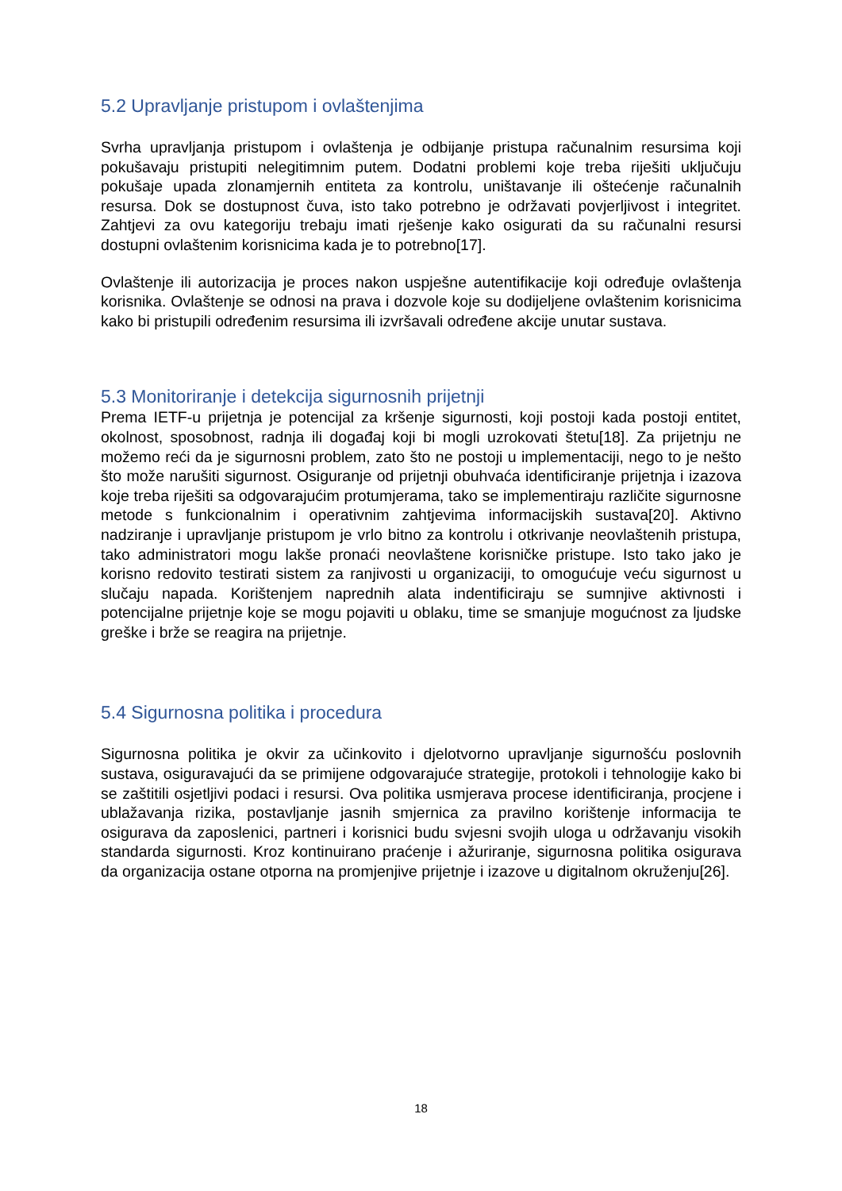5.2 Upravljanje pristupom i ovlaštenjima
Svrha upravljanja pristupom i ovlaštenja je odbijanje pristupa računalnim resursima koji pokušavaju pristupiti nelegitimnim putem. Dodatni problemi koje treba riješiti uključuju pokušaje upada zlonamjernih entiteta za kontrolu, uništavanje ili oštećenje računalnih resursa. Dok se dostupnost čuva, isto tako potrebno je održavati povjerljivost i integritet. Zahtjevi za ovu kategoriju trebaju imati rješenje kako osigurati da su računalni resursi dostupni ovlaštenim korisnicima kada je to potrebno[17].
Ovlaštenje ili autorizacija je proces nakon uspješne autentifikacije koji određuje ovlaštenja korisnika. Ovlaštenje se odnosi na prava i dozvole koje su dodijeljene ovlaštenim korisnicima kako bi pristupili određenim resursima ili izvršavali određene akcije unutar sustava.
5.3 Monitoriranje i detekcija sigurnosnih prijetnji
Prema IETF-u prijetnja je potencijal za kršenje sigurnosti, koji postoji kada postoji entitet, okolnost, sposobnost, radnja ili događaj koji bi mogli uzrokovati štetu[18]. Za prijetnju ne možemo reći da je sigurnosni problem, zato što ne postoji u implementaciji, nego to je nešto što može narušiti sigurnost. Osiguranje od prijetnji obuhvaća identificiranje prijetnja i izazova koje treba riješiti sa odgovarajućim protumjerama, tako se implementiraju različite sigurnosne metode s funkcionalnim i operativnim zahtjevima informacijskih sustava[20]. Aktivno nadziranje i upravljanje pristupom je vrlo bitno za kontrolu i otkrivanje neovlaštenih pristupa, tako administratori mogu lakše pronaći neovlaštene korisničke pristupe. Isto tako jako je korisno redovito testirati sistem za ranjivosti u organizaciji, to omogućuje veću sigurnost u slučaju napada. Korištenjem naprednih alata indentificiraju se sumnjive aktivnosti i potencijalne prijetnje koje se mogu pojaviti u oblaku, time se smanjuje mogućnost za ljudske greške i brže se reagira na prijetnje.
5.4 Sigurnosna politika i procedura
Sigurnosna politika je okvir za učinkovito i djelotvorno upravljanje sigurnošću poslovnih sustava, osiguravajući da se primijene odgovarajuće strategije, protokoli i tehnologije kako bi se zaštitili osjetljivi podaci i resursi. Ova politika usmjerava procese identificiranja, procjene i ublažavanja rizika, postavljanje jasnih smjernica za pravilno korištenje informacija te osigurava da zaposlenici, partneri i korisnici budu svjesni svojih uloga u održavanju visokih standarda sigurnosti. Kroz kontinuirano praćenje i ažuriranje, sigurnosna politika osigurava da organizacija ostane otporna na promjenjive prijetnje i izazove u digitalnom okruženju[26].
18